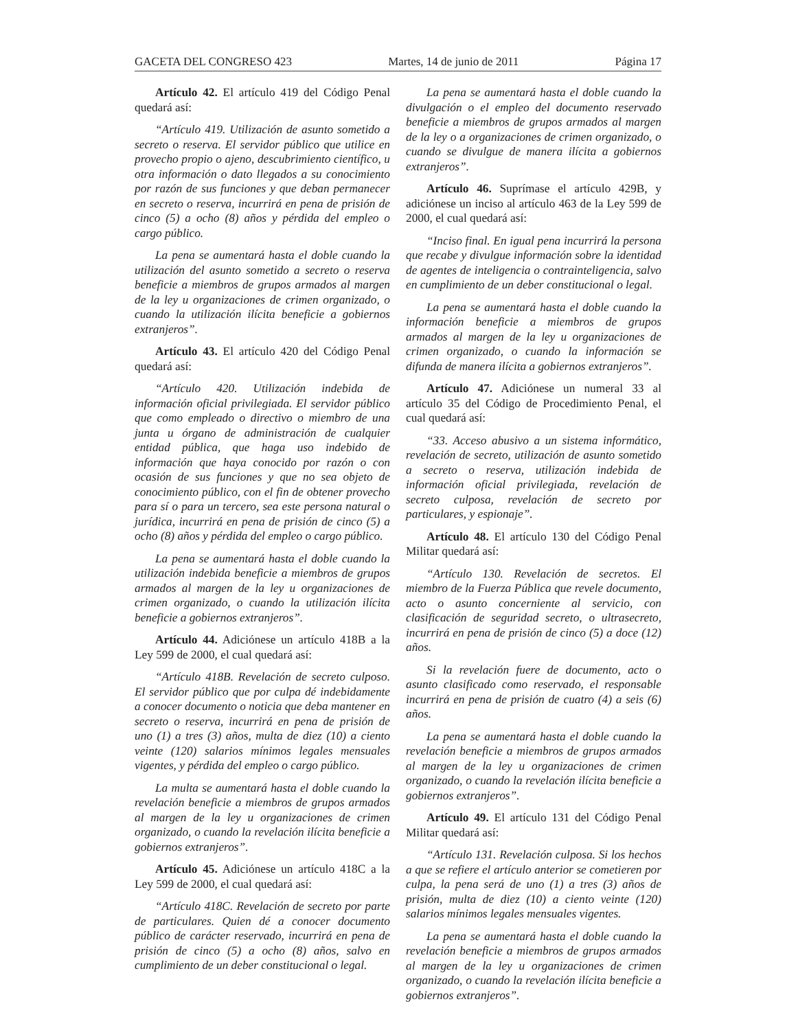GACETA DEL CONGRESO 423 Martes, 14 de junio de 2011 Página 17
Artículo 42. El artículo 419 del Código Penal quedará así:
“Artículo 419. Utilización de asunto sometido a secreto o reserva. El servidor público que utilice en provecho propio o ajeno, descubrimiento científico, u otra información o dato llegados a su conocimiento por razón de sus funciones y que deban permanecer en secreto o reserva, incurrirá en pena de prisión de cinco (5) a ocho (8) años y pérdida del empleo o cargo público.
La pena se aumentará hasta el doble cuando la utilización del asunto sometido a secreto o reserva beneficie a miembros de grupos armados al margen de la ley u organizaciones de crimen organizado, o cuando la utilización ilícita beneficie a gobiernos extranjeros”.
Artículo 43. El artículo 420 del Código Penal quedará así:
“Artículo 420. Utilización indebida de información oficial privilegiada. El servidor público que como empleado o directivo o miembro de una junta u órgano de administración de cualquier entidad pública, que haga uso indebido de información que haya conocido por razón o con ocasión de sus funciones y que no sea objeto de conocimiento público, con el fin de obtener provecho para sí o para un tercero, sea este persona natural o jurídica, incurrirá en pena de prisión de cinco (5) a ocho (8) años y pérdida del empleo o cargo público.
La pena se aumentará hasta el doble cuando la utilización indebida beneficie a miembros de grupos armados al margen de la ley u organizaciones de crimen organizado, o cuando la utilización ilícita beneficie a gobiernos extranjeros”.
Artículo 44. Adiciónese un artículo 418B a la Ley 599 de 2000, el cual quedará así:
“Artículo 418B. Revelación de secreto culposo. El servidor público que por culpa dé indebidamente a conocer documento o noticia que deba mantener en secreto o reserva, incurrirá en pena de prisión de uno (1) a tres (3) años, multa de diez (10) a ciento veinte (120) salarios mínimos legales mensuales vigentes, y pérdida del empleo o cargo público.
La multa se aumentará hasta el doble cuando la revelación beneficie a miembros de grupos armados al margen de la ley u organizaciones de crimen organizado, o cuando la revelación ilícita beneficie a gobiernos extranjeros”.
Artículo 45. Adiciónese un artículo 418C a la Ley 599 de 2000, el cual quedará así:
“Artículo 418C. Revelación de secreto por parte de particulares. Quien dé a conocer documento público de carácter reservado, incurrirá en pena de prisión de cinco (5) a ocho (8) años, salvo en cumplimiento de un deber constitucional o legal.
La pena se aumentará hasta el doble cuando la divulgación o el empleo del documento reservado beneficie a miembros de grupos armados al margen de la ley o a organizaciones de crimen organizado, o cuando se divulgue de manera ilícita a gobiernos extranjeros”.
Artículo 46. Suprímase el artículo 429B, y adiciónese un inciso al artículo 463 de la Ley 599 de 2000, el cual quedará así:
“Inciso final. En igual pena incurrirá la persona que recabe y divulgue información sobre la identidad de agentes de inteligencia o contrainteligencia, salvo en cumplimiento de un deber constitucional o legal.
La pena se aumentará hasta el doble cuando la información beneficie a miembros de grupos armados al margen de la ley u organizaciones de crimen organizado, o cuando la información se difunda de manera ilícita a gobiernos extranjeros”.
Artículo 47. Adiciónese un numeral 33 al artículo 35 del Código de Procedimiento Penal, el cual quedará así:
“33. Acceso abusivo a un sistema informático, revelación de secreto, utilización de asunto sometido a secreto o reserva, utilización indebida de información oficial privilegiada, revelación de secreto culposa, revelación de secreto por particulares, y espionaje”.
Artículo 48. El artículo 130 del Código Penal Militar quedará así:
“Artículo 130. Revelación de secretos. El miembro de la Fuerza Pública que revele documento, acto o asunto concerniente al servicio, con clasificación de seguridad secreto, o ultrasecreto, incurrirá en pena de prisión de cinco (5) a doce (12) años.
Si la revelación fuere de documento, acto o asunto clasificado como reservado, el responsable incurrirá en pena de prisión de cuatro (4) a seis (6) años.
La pena se aumentará hasta el doble cuando la revelación beneficie a miembros de grupos armados al margen de la ley u organizaciones de crimen organizado, o cuando la revelación ilícita beneficie a gobiernos extranjeros”.
Artículo 49. El artículo 131 del Código Penal Militar quedará así:
“Artículo 131. Revelación culposa. Si los hechos a que se refiere el artículo anterior se cometieren por culpa, la pena será de uno (1) a tres (3) años de prisión, multa de diez (10) a ciento veinte (120) salarios mínimos legales mensuales vigentes.
La pena se aumentará hasta el doble cuando la revelación beneficie a miembros de grupos armados al margen de la ley u organizaciones de crimen organizado, o cuando la revelación ilícita beneficie a gobiernos extranjeros”.